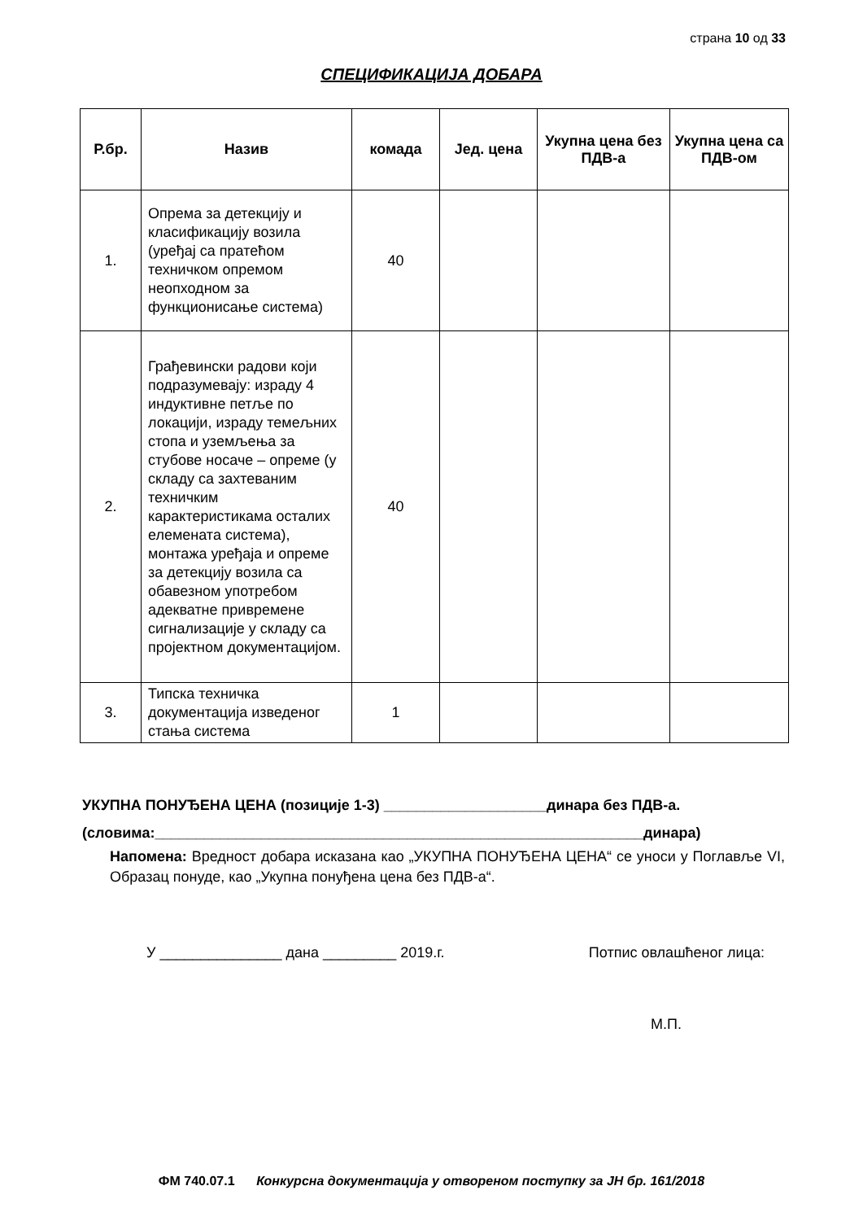страна 10 од 33
СПЕЦИФИКАЦИЈА ДОБАРА
| Р.бр. | Назив | комада | Јед. цена | Укупна цена без ПДВ-а | Укупна цена са ПДВ-ом |
| --- | --- | --- | --- | --- | --- |
| 1. | Опрема за детекцију и класификацију возила (уређај са пратећом техничком опремом неопходном за функционисање система) | 40 | | | |
| 2. | Грађевински радови који подразумевају: израду 4 индуктивне петље по локацији, израду темељних стопа и уземљења за стубове носаче – опреме (у складу са захтеваним техничким карактеристикама осталих елемената система), монтажа уређаја и опреме за детекцију возила са обавезном употребом адекватне привремене сигнализације у складу са пројектном документацијом. | 40 | | | |
| 3. | Типска техничка документација изведеног стања система | 1 | | | |
УКУПНА ПОНУЂЕНА ЦЕНА (позиције 1-3) ____________________динара без ПДВ-а.
(словима:____________________________________________________________динара)
Напомена: Вредност добара исказана као „УКУПНА ПОНУЂЕНА ЦЕНА“ се уноси у Поглавље VI, Образац понуде, као „Укупна понуђена цена без ПДВ-а“.
У _______________ дана _________ 2019.г. Потпис овлашћеног лица:
М.П.
ФМ 740.07.1 Конкурсна документација у отвореном поступку за ЈН бр. 161/2018